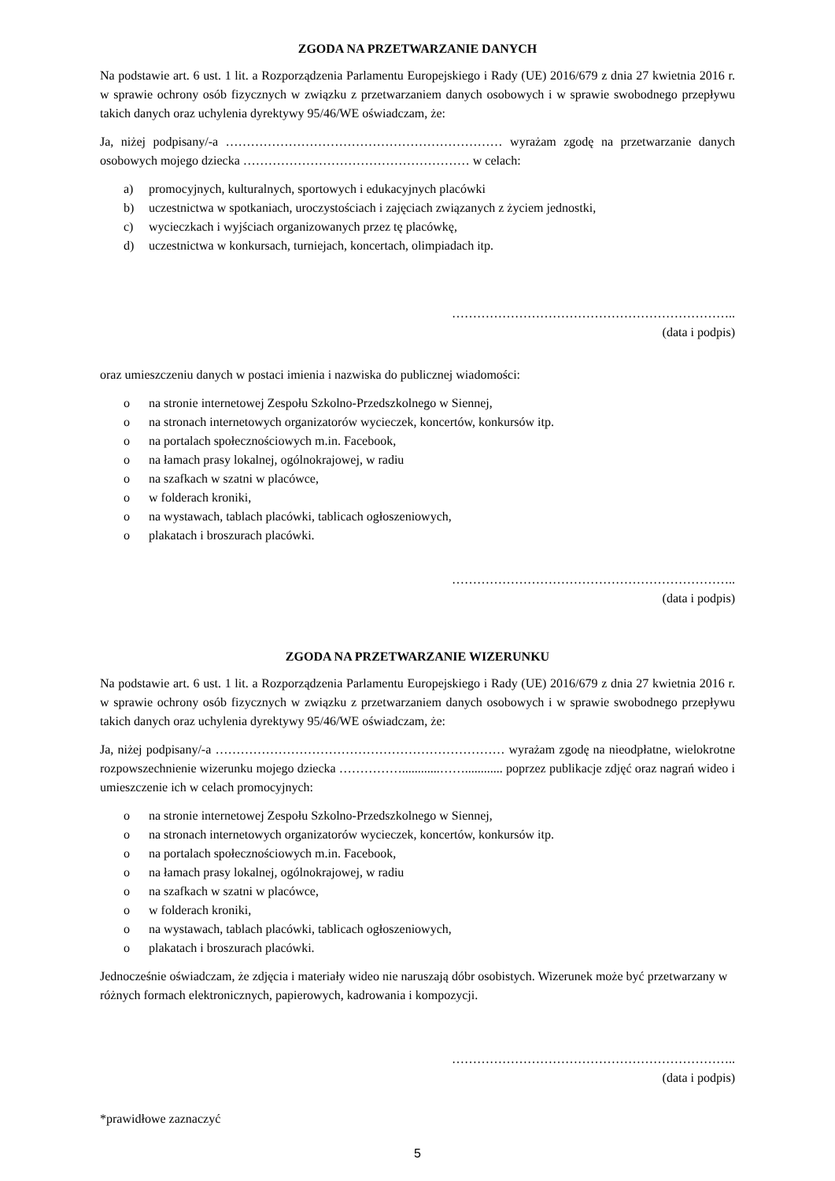ZGODA NA PRZETWARZANIE DANYCH
Na podstawie art. 6 ust. 1 lit. a Rozporządzenia Parlamentu Europejskiego i Rady (UE) 2016/679 z dnia 27 kwietnia 2016 r. w sprawie ochrony osób fizycznych w związku z przetwarzaniem danych osobowych i w sprawie swobodnego przepływu takich danych oraz uchylenia dyrektywy 95/46/WE oświadczam, że:
Ja, niżej podpisany/-a ………………………………………………………… wyrażam zgodę na przetwarzanie danych osobowych mojego dziecka ……………………………………………… w celach:
a) promocyjnych, kulturalnych, sportowych i edukacyjnych placówki
b) uczestnictwa w spotkaniach, uroczystościach i zajęciach związanych z życiem jednostki,
c) wycieczkach i wyjściach organizowanych przez tę placówkę,
d) uczestnictwa w konkursach, turniejach, koncertach, olimpiadach itp.
…………………………………………………………..
(data i podpis)
oraz umieszczeniu danych w postaci imienia i nazwiska do publicznej wiadomości:
o na stronie internetowej Zespołu Szkolno-Przedszkolnego w Siennej,
o na stronach internetowych organizatorów wycieczek, koncertów, konkursów itp.
o na portalach społecznościowych m.in. Facebook,
o na łamach prasy lokalnej, ogólnokrajowej, w radiu
o na szafkach w szatni w placówce,
o w folderach kroniki,
o na wystawach, tablach placówki, tablicach ogłoszeniowych,
o plakatach i broszurach placówki.
…………………………………………………………..
(data i podpis)
ZGODA NA PRZETWARZANIE WIZERUNKU
Na podstawie art. 6 ust. 1 lit. a Rozporządzenia Parlamentu Europejskiego i Rady (UE) 2016/679 z dnia 27 kwietnia 2016 r. w sprawie ochrony osób fizycznych w związku z przetwarzaniem danych osobowych i w sprawie swobodnego przepływu takich danych oraz uchylenia dyrektywy 95/46/WE oświadczam, że:
Ja, niżej podpisany/-a …………………………………………………………… wyrażam zgodę na nieodpłatne, wielokrotne rozpowszechnienie wizerunku mojego dziecka ……………............……............ poprzez publikacje zdjęć oraz nagrań wideo i umieszczenie ich w celach promocyjnych:
o na stronie internetowej Zespołu Szkolno-Przedszkolnego w Siennej,
o na stronach internetowych organizatorów wycieczek, koncertów, konkursów itp.
o na portalach społecznościowych m.in. Facebook,
o na łamach prasy lokalnej, ogólnokrajowej, w radiu
o na szafkach w szatni w placówce,
o w folderach kroniki,
o na wystawach, tablach placówki, tablicach ogłoszeniowych,
o plakatach i broszurach placówki.
Jednocześnie oświadczam, że zdjęcia i materiały wideo nie naruszają dóbr osobistych. Wizerunek może być przetwarzany w różnych formach elektronicznych, papierowych, kadrowania i kompozycji.
…………………………………………………………..
(data i podpis)
*prawidłowe zaznaczyć
5